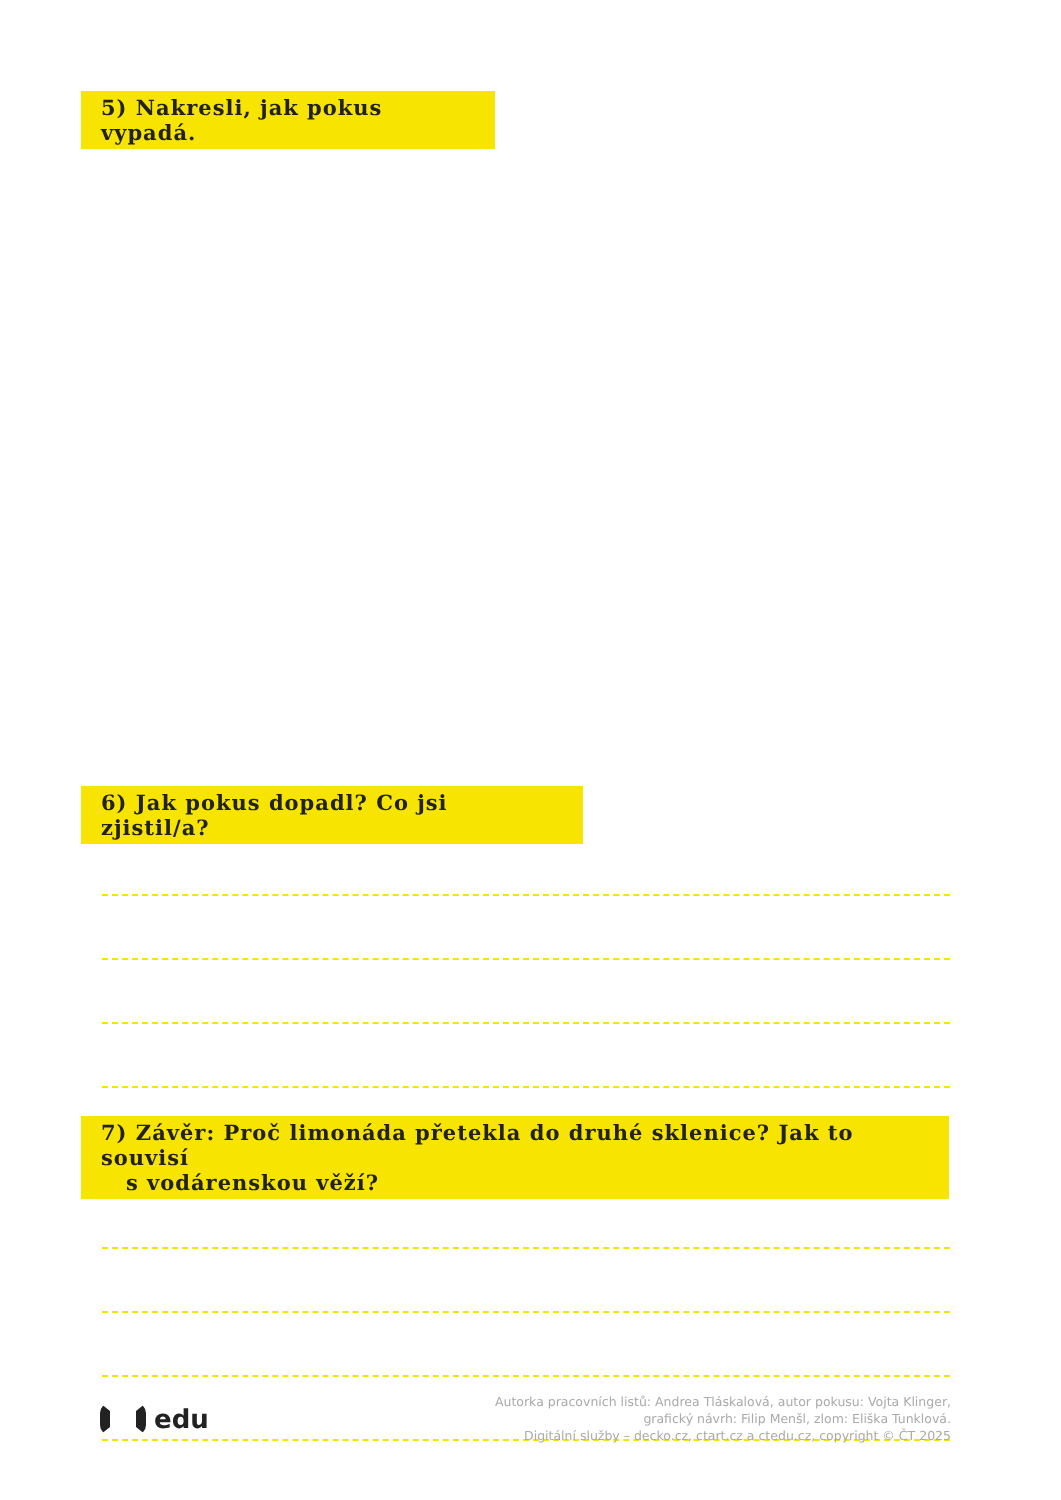5) Nakresli, jak pokus vypadá.
6) Jak pokus dopadl? Co jsi zjistil/a?
7) Závěr: Proč limonáda přetekla do druhé sklenice? Jak to souvisí
s vodárenskou věží?
edu
Autorka pracovních listů: Andrea Tláskalová, autor pokusu: Vojta Klinger,
grafický návrh: Filip Menšl, zlom: Eliška Tunklová.
Digitální služby – decko.cz, ctart.cz a ctedu.cz, copyright © ČT 2025